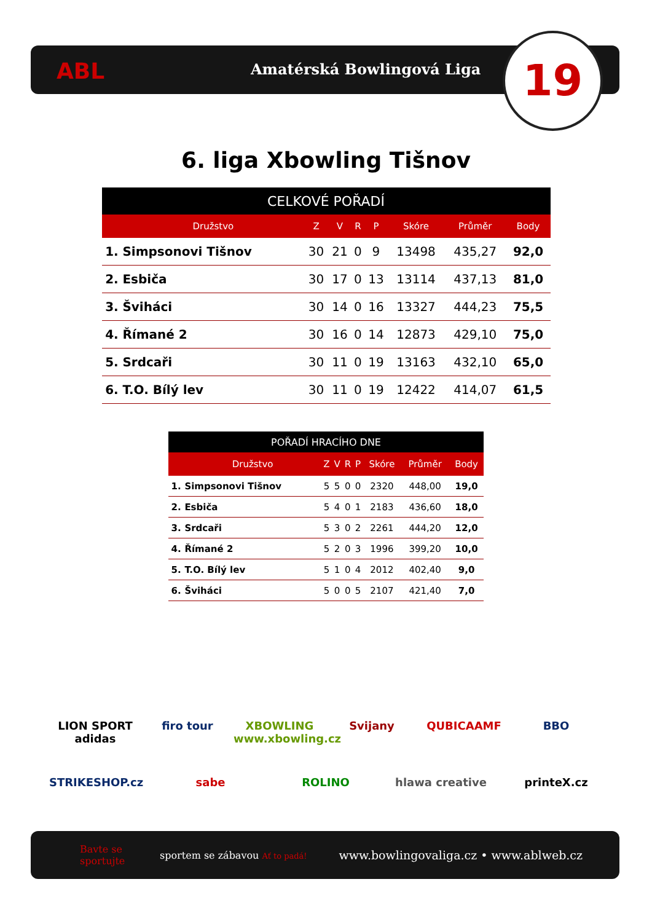ABL Amatérská Bowlingová Liga 19
6. liga Xbowling Tišnov
| CELKOVÉ POŘADÍ | | | | | | | | |
| --- | --- | --- | --- | --- | --- | --- | --- | --- |
| | Družstvo | Z | V | R | P | Skóre | Průměr | Body |
| 1. | Simpsonovi Tišnov | 30 | 21 | 0 | 9 | 13498 | 435,27 | 92,0 |
| 2. | Esbiča | 30 | 17 | 0 | 13 | 13114 | 437,13 | 81,0 |
| 3. | Šviháci | 30 | 14 | 0 | 16 | 13327 | 444,23 | 75,5 |
| 4. | Římané 2 | 30 | 16 | 0 | 14 | 12873 | 429,10 | 75,0 |
| 5. | Srdcaři | 30 | 11 | 0 | 19 | 13163 | 432,10 | 65,0 |
| 6. | T.O. Bílý lev | 30 | 11 | 0 | 19 | 12422 | 414,07 | 61,5 |
| POŘADÍ HRACÍHO DNE | | | | | | | | |
| --- | --- | --- | --- | --- | --- | --- | --- | --- |
| | Družstvo | Z | V | R | P | Skóre | Průměr | Body |
| 1. | Simpsonovi Tišnov | 5 | 5 | 0 | 0 | 2320 | 448,00 | 19,0 |
| 2. | Esbiča | 5 | 4 | 0 | 1 | 2183 | 436,60 | 18,0 |
| 3. | Srdcaři | 5 | 3 | 0 | 2 | 2261 | 444,20 | 12,0 |
| 4. | Římané 2 | 5 | 2 | 0 | 3 | 1996 | 399,20 | 10,0 |
| 5. | T.O. Bílý lev | 5 | 1 | 0 | 4 | 2012 | 402,40 | 9,0 |
| 6. | Šviháci | 5 | 0 | 0 | 5 | 2107 | 421,40 | 7,0 |
LION SPORT adidas firo tour XBOWLING www.xbowling.cz Svijany QUBICAAMF BBO STRIKESHOP.cz sabe ROLINO hlawa creative printeX.cz
Bavte se sportujte sportem se zábavou Ať to padá! www.bowlingovaliga.cz • www.ablweb.cz